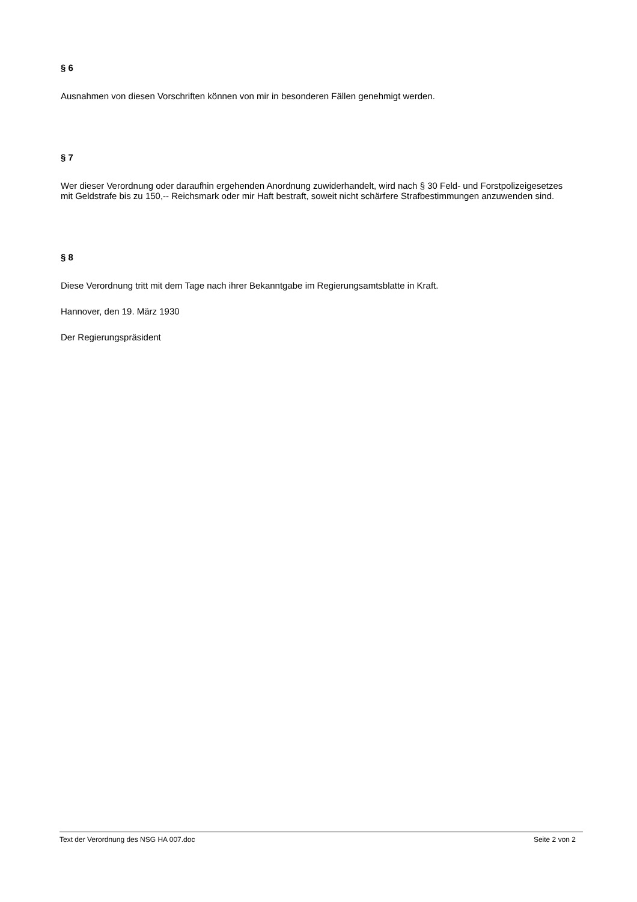§ 6
Ausnahmen von diesen Vorschriften können von mir in besonderen Fällen genehmigt werden.
§ 7
Wer dieser Verordnung oder daraufhin ergehenden Anordnung zuwiderhandelt, wird nach § 30 Feld- und Forstpolizeigesetzes mit Geldstrafe bis zu 150,-- Reichsmark oder mir Haft bestraft, soweit nicht schärfere Strafbestimmungen anzuwenden sind.
§ 8
Diese Verordnung tritt mit dem Tage nach ihrer Bekanntgabe im Regierungsamtsblatte in Kraft.
Hannover, den 19. März 1930
Der Regierungspräsident
Text der Verordnung des NSG HA 007.doc Seite 2 von 2